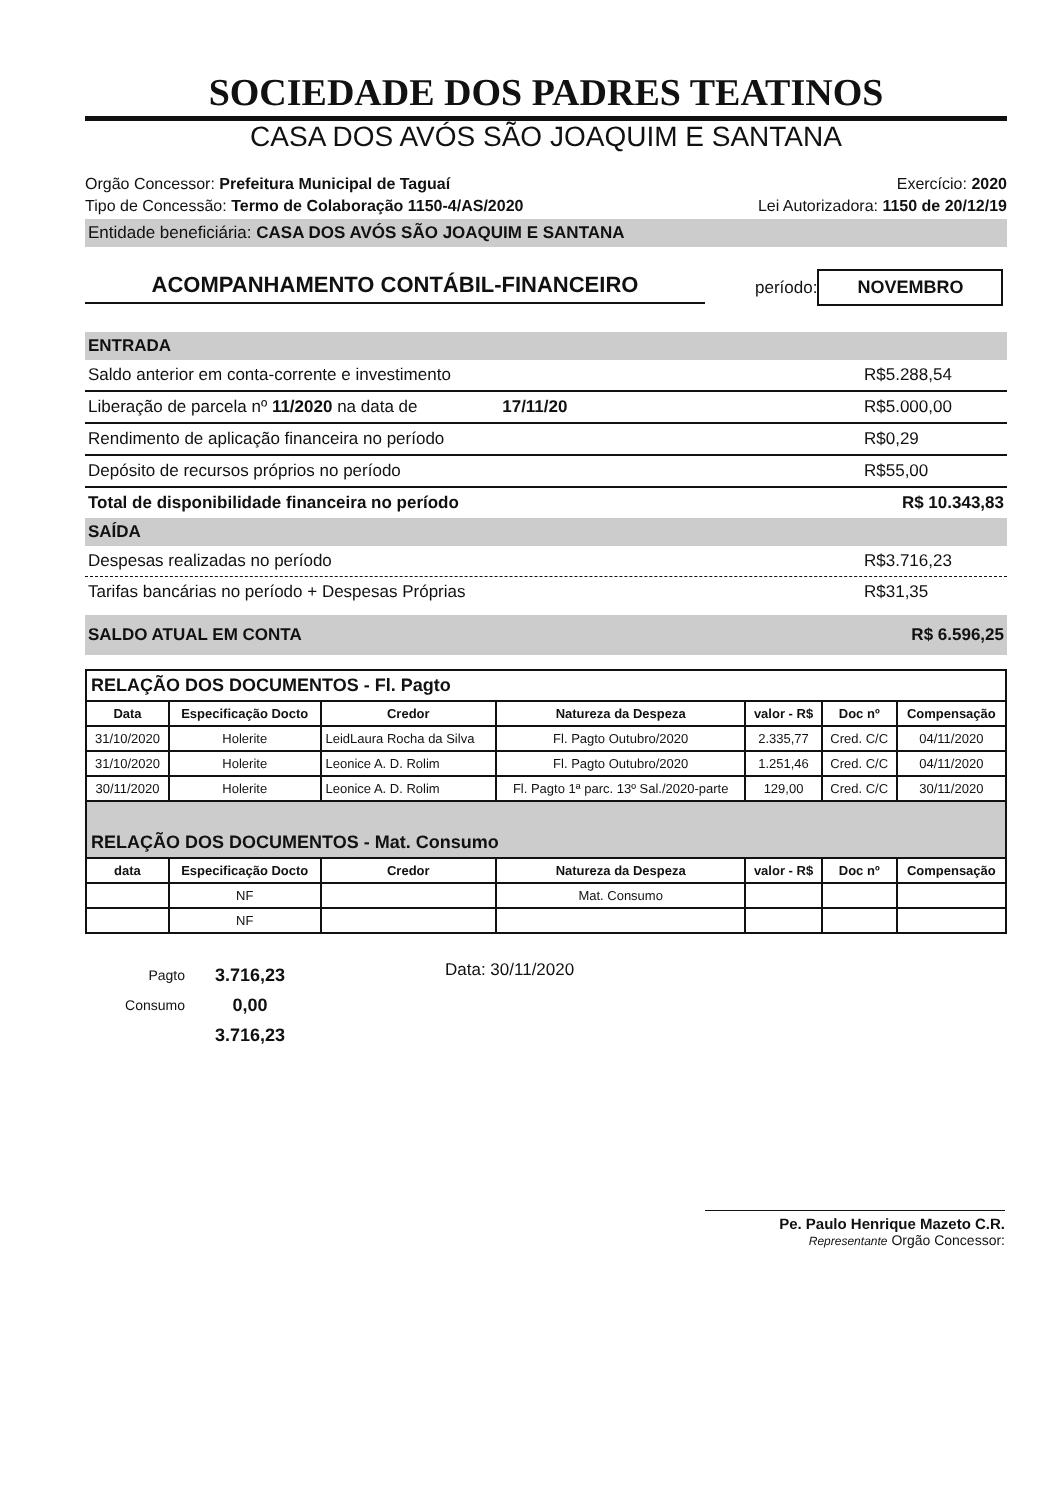SOCIEDADE DOS PADRES TEATINOS
CASA DOS AVÓS SÃO JOAQUIM E SANTANA
Orgão Concessor: Prefeitura Municipal de Taguaí Exercício: 2020
Tipo de Concessão: Termo de Colaboração 1150-4/AS/2020 Lei Autorizadora: 1150 de 20/12/19
Entidade beneficiária: CASA DOS AVÓS SÃO JOAQUIM E SANTANA
ACOMPANHAMENTO CONTÁBIL-FINANCEIRO
período: NOVEMBRO
ENTRADA
Saldo anterior em conta-corrente e investimento R$ 5.288,54
Liberação de parcela nº 11/2020 na data de 17/11/20 R$ 5.000,00
Rendimento de aplicação financeira no período R$ 0,29
Depósito de recursos próprios no período R$ 55,00
Total de disponibilidade financeira no período R$ 10.343,83
SAÍDA
Despesas realizadas no período R$ 3.716,23
Tarifas bancárias no período + Despesas Próprias R$ 31,35
SALDO ATUAL EM CONTA R$ 6.596,25
| RELAÇÃO DOS DOCUMENTOS - Fl. Pagto | | | | | | |
| Data | Especificação Docto | Credor | Natureza da Despeza | valor - R$ | Doc nº | Compensação |
| 31/10/2020 | Holerite | LeidLaura Rocha da Silva | Fl. Pagto Outubro/2020 | 2.335,77 | Cred. C/C | 04/11/2020 |
| 31/10/2020 | Holerite | Leonice A. D. Rolim | Fl. Pagto Outubro/2020 | 1.251,46 | Cred. C/C | 04/11/2020 |
| 30/11/2020 | Holerite | Leonice A. D. Rolim | Fl. Pagto 1ª parc. 13º Sal./2020-parte | 129,00 | Cred. C/C | 30/11/2020 |
| RELAÇÃO DOS DOCUMENTOS - Mat. Consumo | | | | | | |
| data | Especificação Docto | Credor | Natureza da Despeza | valor - R$ | Doc nº | Compensação |
| | NF | | Mat. Consumo | | | |
| | NF | | | | | |
Pagto
Consumo
3.716,23
0,00
3.716,23
Data: 30/11/2020
Pe. Paulo Henrique Mazeto C.R.
Representante Orgão Concessor: